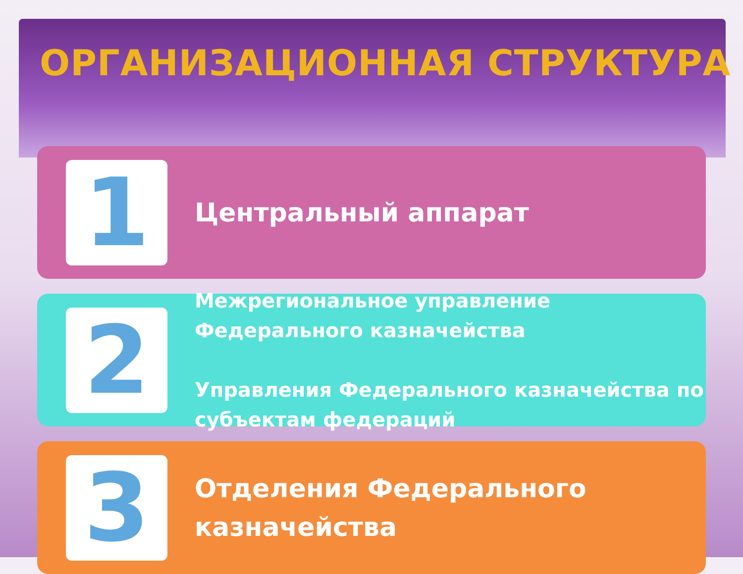ОРГАНИЗАЦИОННАЯ СТРУКТУРА
1
Центральный аппарат
2
Межрегиональное управление Федерального казначейства
Управления Федерального казначейства по субъектам федераций
3
Отделения Федерального казначейства